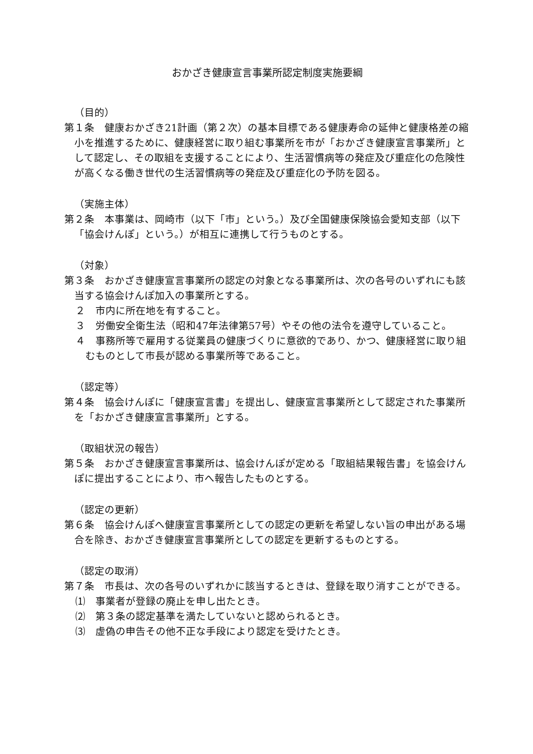おかざき健康宣言事業所認定制度実施要綱
（目的）
第１条　健康おかざき21計画（第２次）の基本目標である健康寿命の延伸と健康格差の縮小を推進するために、健康経営に取り組む事業所を市が「おかざき健康宣言事業所」として認定し、その取組を支援することにより、生活習慣病等の発症及び重症化の危険性が高くなる働き世代の生活習慣病等の発症及び重症化の予防を図る。
（実施主体）
第２条　本事業は、岡崎市（以下「市」という。）及び全国健康保険協会愛知支部（以下「協会けんぽ」という。）が相互に連携して行うものとする。
（対象）
第３条　おかざき健康宣言事業所の認定の対象となる事業所は、次の各号のいずれにも該当する協会けんぽ加入の事業所とする。
２　市内に所在地を有すること。
３　労働安全衛生法（昭和47年法律第57号）やその他の法令を遵守していること。
４　事務所等で雇用する従業員の健康づくりに意欲的であり、かつ、健康経営に取り組むものとして市長が認める事業所等であること。
（認定等）
第４条　協会けんぽに「健康宣言書」を提出し、健康宣言事業所として認定された事業所を「おかざき健康宣言事業所」とする。
（取組状況の報告）
第５条　おかざき健康宣言事業所は、協会けんぽが定める「取組結果報告書」を協会けんぽに提出することにより、市へ報告したものとする。
（認定の更新）
第６条　協会けんぽへ健康宣言事業所としての認定の更新を希望しない旨の申出がある場合を除き、おかざき健康宣言事業所としての認定を更新するものとする。
（認定の取消）
第７条　市長は、次の各号のいずれかに該当するときは、登録を取り消すことができる。
⑴　事業者が登録の廃止を申し出たとき。
⑵　第３条の認定基準を満たしていないと認められるとき。
⑶　虚偽の申告その他不正な手段により認定を受けたとき。